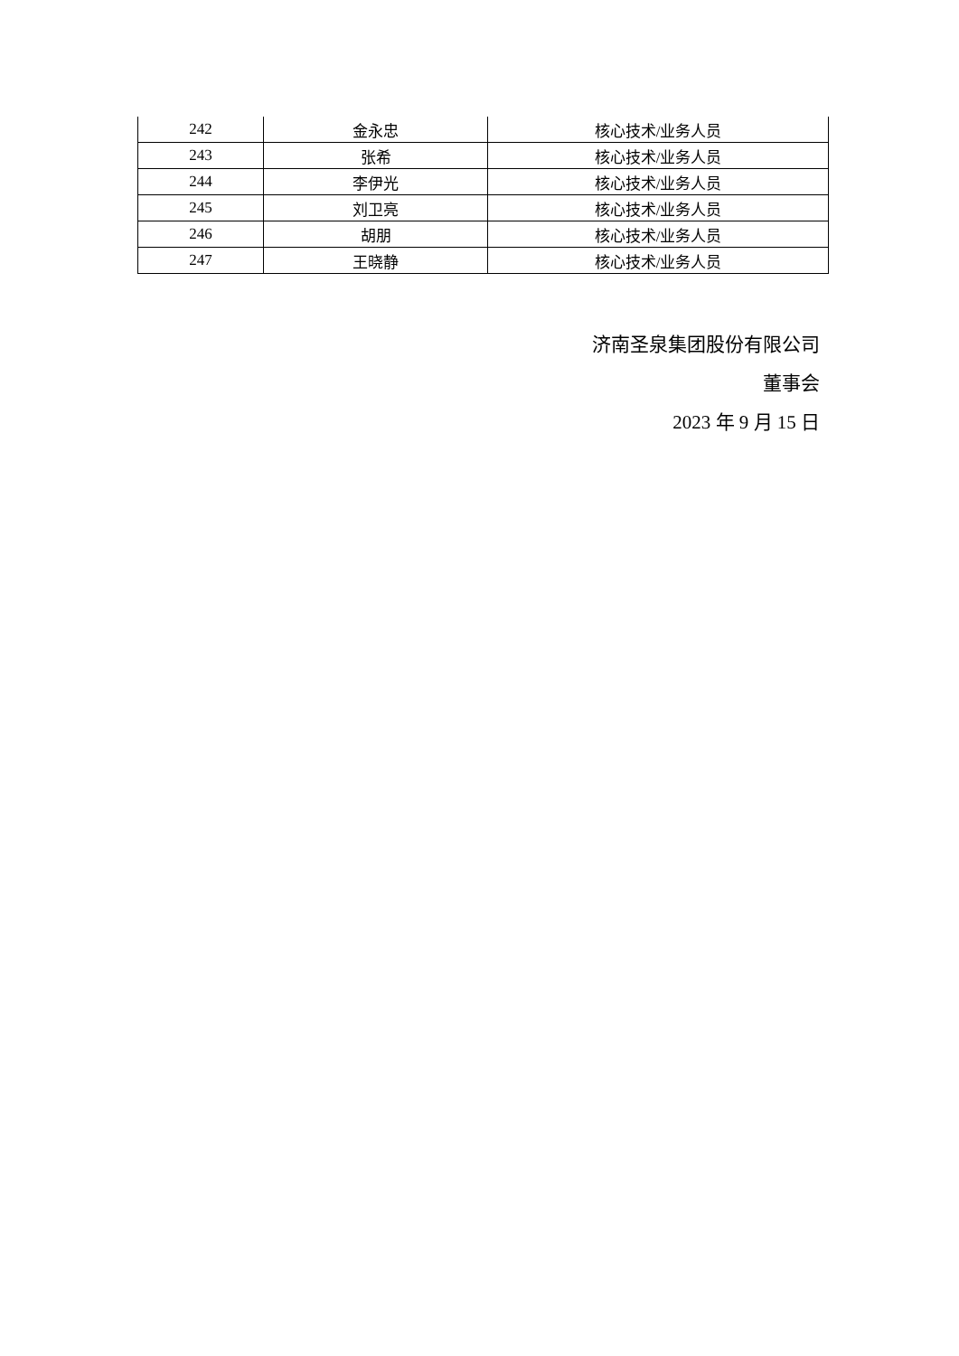| 242 | 金永忠 | 核心技术/业务人员 |
| 243 | 张希 | 核心技术/业务人员 |
| 244 | 李伊光 | 核心技术/业务人员 |
| 245 | 刘卫亮 | 核心技术/业务人员 |
| 246 | 胡朋 | 核心技术/业务人员 |
| 247 | 王晓静 | 核心技术/业务人员 |
济南圣泉集团股份有限公司
董事会
2023 年 9 月 15 日